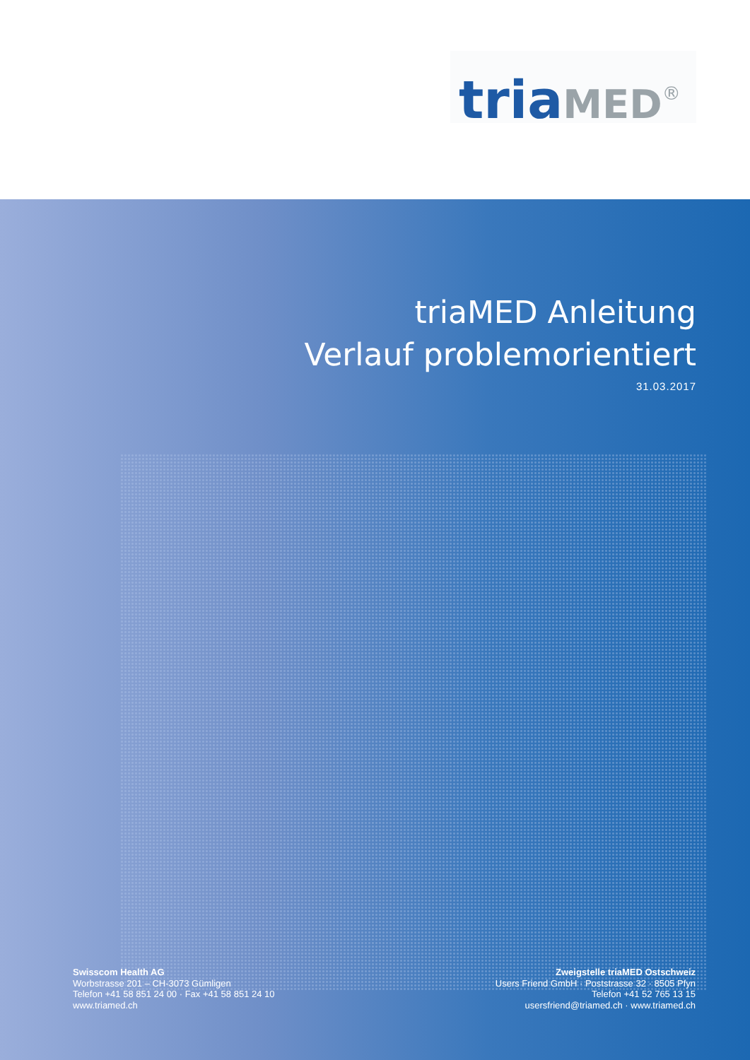tria MED<sup>®</sup>
triaMED Anleitung
Verlauf problemorientiert
31.03.2017
Swisscom Health AG
Worbstrasse 201 – CH-3073 Gümligen
Telefon +41 58 851 24 00 · Fax +41 58 851 24 10
www.triamed.ch
Zweigstelle triaMED Ostschweiz
Users Friend GmbH · Poststrasse 32 · 8505 Pfyn
Telefon +41 52 765 13 15
usersfriend@triamed.ch · www.triamed.ch